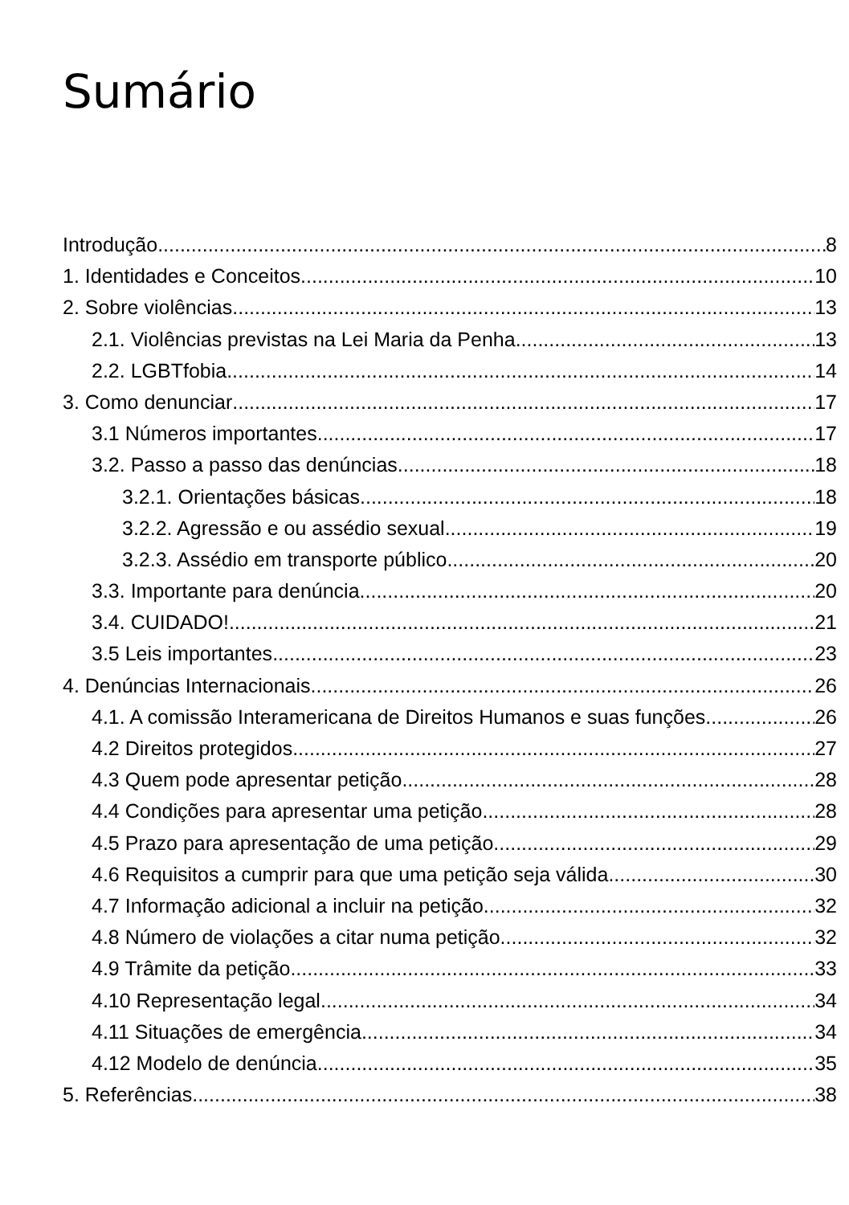Sumário
Introdução 8
1. Identidades e Conceitos 10
2. Sobre violências 13
2.1. Violências previstas na Lei Maria da Penha 13
2.2. LGBTfobia 14
3. Como denunciar 17
3.1 Números importantes 17
3.2. Passo a passo das denúncias 18
3.2.1. Orientações básicas 18
3.2.2. Agressão e ou assédio sexual 19
3.2.3. Assédio em transporte público 20
3.3. Importante para denúncia 20
3.4. CUIDADO! 21
3.5 Leis importantes 23
4. Denúncias Internacionais 26
4.1. A comissão Interamericana de Direitos Humanos e suas funções 26
4.2 Direitos protegidos 27
4.3 Quem pode apresentar petição 28
4.4 Condições para apresentar uma petição 28
4.5 Prazo para apresentação de uma petição 29
4.6 Requisitos a cumprir para que uma petição seja válida 30
4.7 Informação adicional a incluir na petição 32
4.8 Número de violações a citar numa petição 32
4.9 Trâmite da petição 33
4.10 Representação legal 34
4.11 Situações de emergência 34
4.12 Modelo de denúncia 35
5. Referências 38